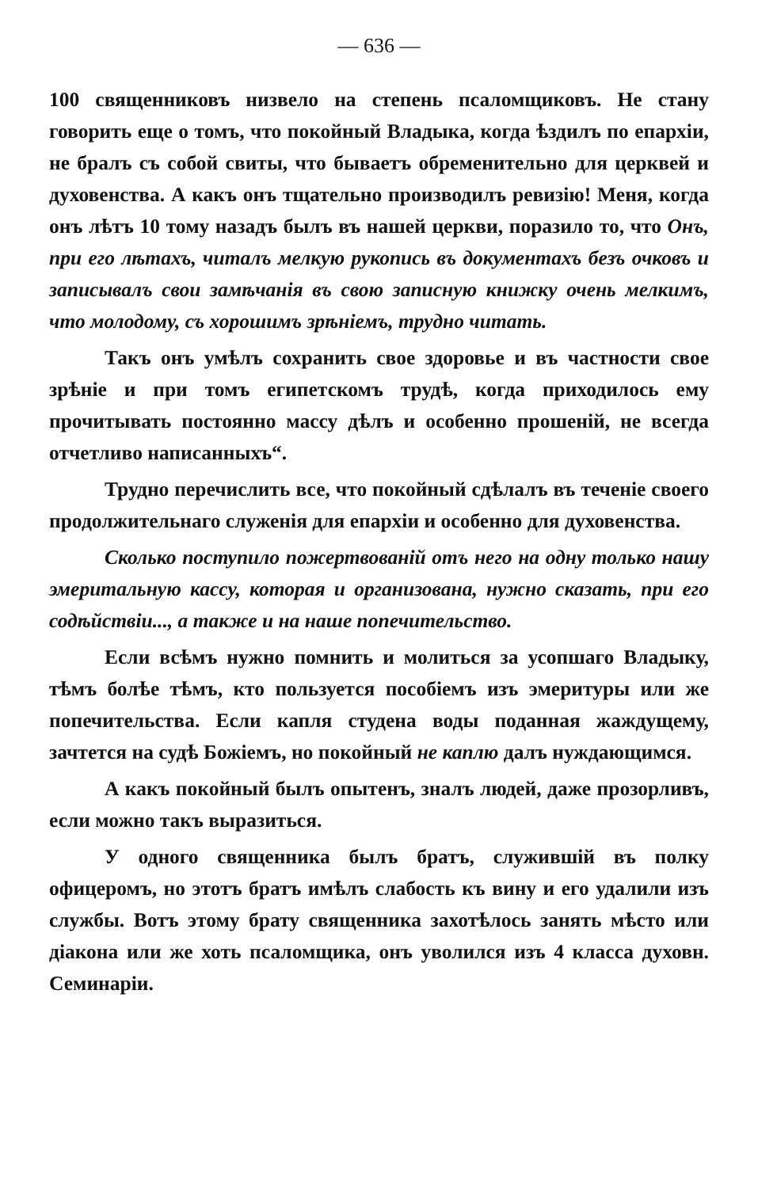— 636 —
100 священниковъ низвело на степень псаломщиковъ. Не стану говорить еще о томъ, что покойный Владыка, когда ѣздилъ по епархіи, не бралъ съ собой свиты, что бываетъ обременительно для церквей и духовенства. А какъ онъ тщательно производилъ ревизію! Меня, когда онъ лѣтъ 10 тому назадъ былъ въ нашей церкви, поразило то, что Онъ, при его лѣтахъ, читалъ мелкую рукопись въ документахъ безъ очковъ и записывалъ свои замѣчанія въ свою записную книжку очень мелкимъ, что молодому, съ хорошимъ зрѣніемъ, трудно читать.
Такъ онъ умѣлъ сохранить свое здоровье и въ частности свое зрѣніе и при томъ египетскомъ трудѣ, когда приходилось ему прочитывать постоянно массу дѣлъ и особенно прошеній, не всегда отчетливо написанныхъ“.
Трудно перечислить все, что покойный сдѣлалъ въ теченіе своего продолжительнаго служенія для епархіи и особенно для духовенства.
Сколько поступило пожертвованій отъ него на одну только нашу эмеритальную кассу, которая и организована, нужно сказать, при его содѣйствіи..., а также и на наше попечительство.
Если всѣмъ нужно помнить и молиться за усопшаго Владыку, тѣмъ болѣе тѣмъ, кто пользуется пособіемъ изъ эмеритуры или же попечительства. Если капля студена воды поданная жаждущему, зачтется на судѣ Божіемъ, но покойный не каплю далъ нуждающимся.
А какъ покойный былъ опытенъ, зналъ людей, даже прозорливъ, если можно такъ выразиться.
У одного священника былъ братъ, служившій въ полку офицеромъ, но этотъ братъ имѣлъ слабость къ вину и его удалили изъ службы. Вотъ этому брату священника захотѣлось занять мѣсто или діакона или же хоть псаломщика, онъ уволился изъ 4 класса духовн. Семинаріи.